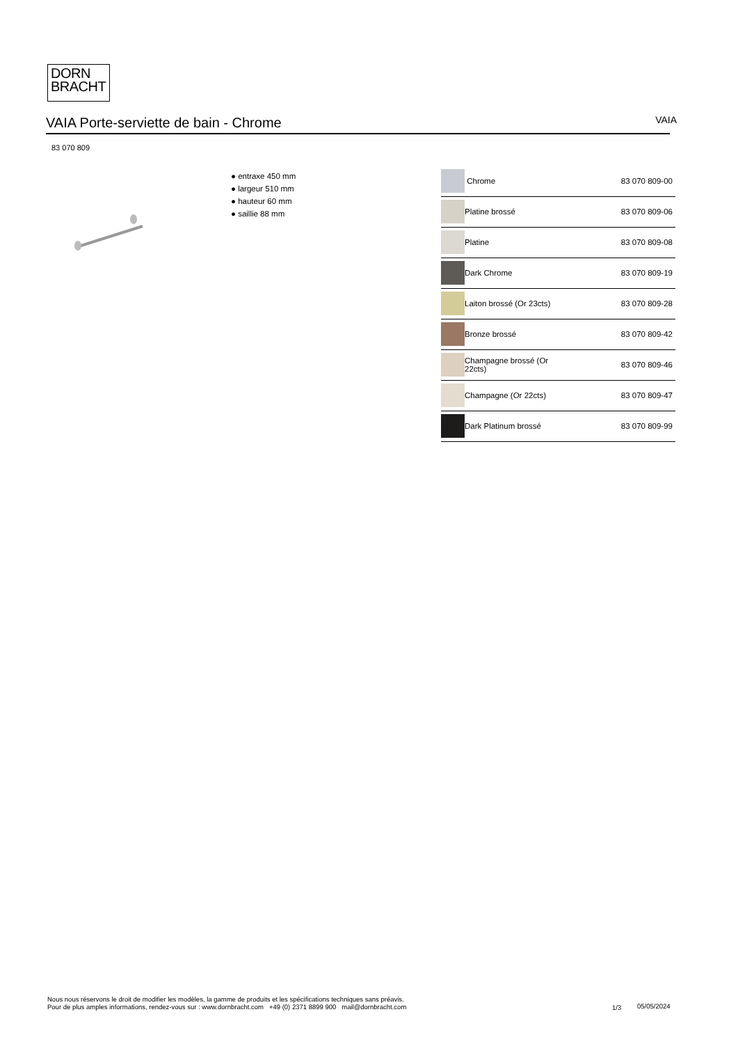DORN
BRACHT
VAIA Porte-serviette de bain - Chrome
VAIA
83 070 809
● entraxe 450 mm
● largeur 510 mm
● hauteur 60 mm
● saillie 88 mm
| | Chrome | 83 070 809-00 |
| | Platine brossé | 83 070 809-06 |
| | Platine | 83 070 809-08 |
| | Dark Chrome | 83 070 809-19 |
| | Laiton brossé (Or 23cts) | 83 070 809-28 |
| | Bronze brossé | 83 070 809-42 |
| | Champagne brossé (Or 22cts) | 83 070 809-46 |
| | Champagne (Or 22cts) | 83 070 809-47 |
| | Dark Platinum brossé | 83 070 809-99 |
Nous nous réservons le droit de modifier les modèles, la gamme de produits et les spécifications techniques sans préavis.
Pour de plus amples informations, rendez-vous sur : www.dornbracht.com +49 (0) 2371 8899 900 mail@dornbracht.com
1/3 05/05/2024